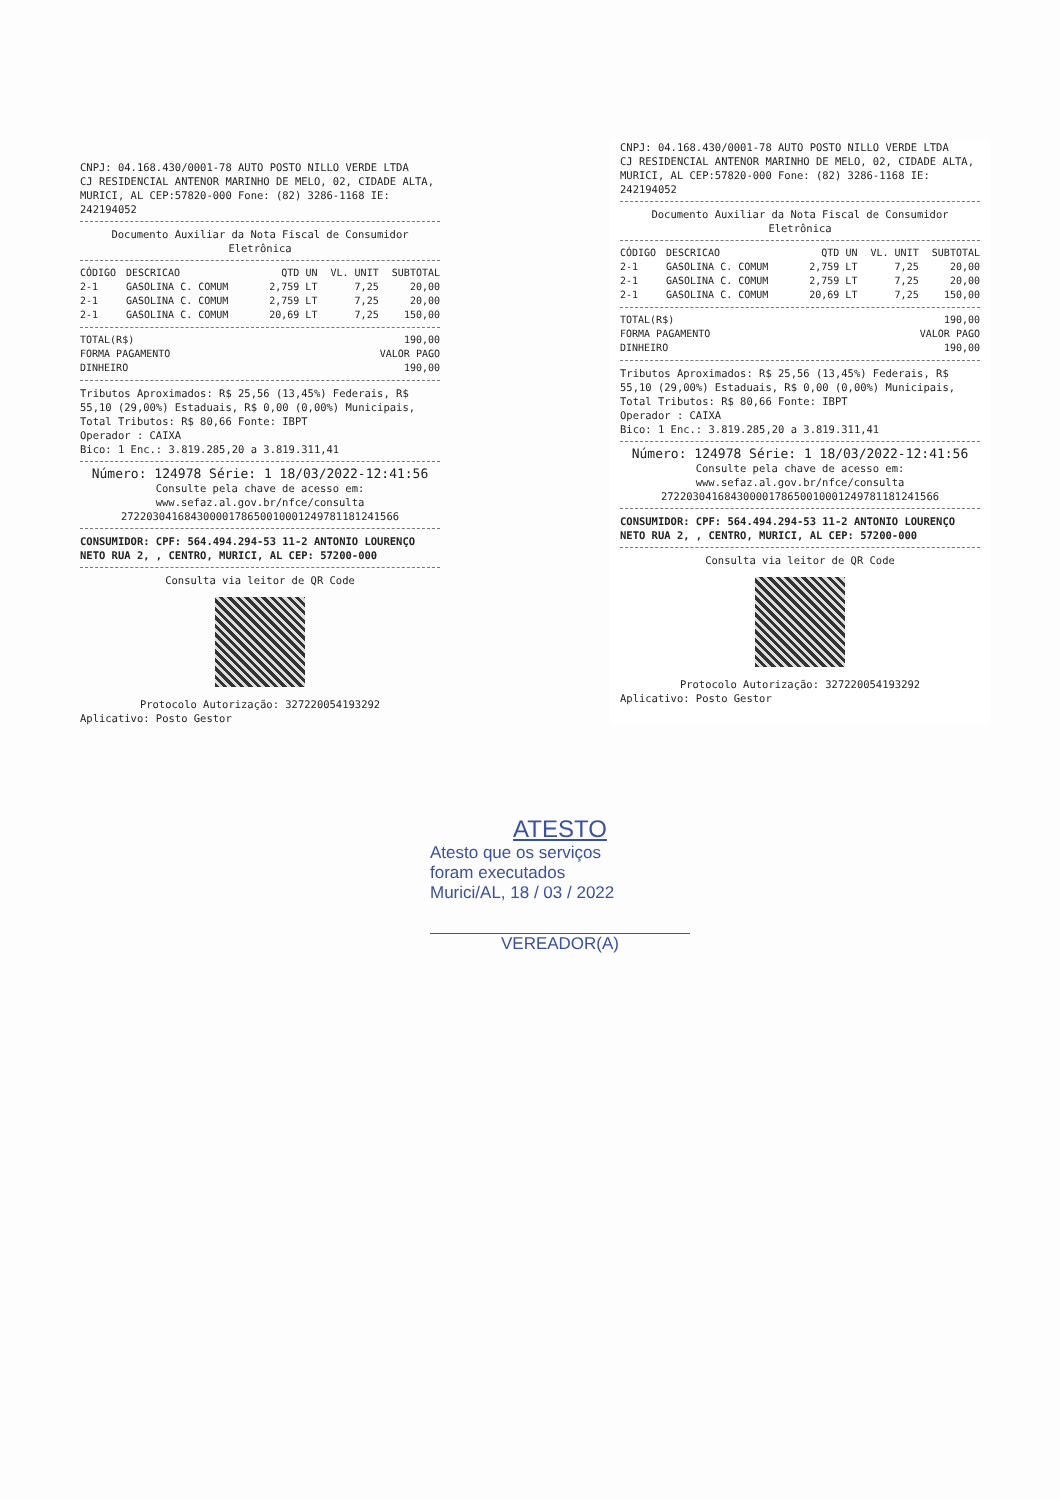CNPJ: 04.168.430/0001-78 AUTO POSTO NILLO VERDE LTDA
CJ RESIDENCIAL ANTENOR MARINHO DE MELO, 02, CIDADE ALTA,
MURICI, AL CEP:57820-000 Fone: (82) 3286-1168 IE: 242194052
Documento Auxiliar da Nota Fiscal de Consumidor Eletrônica
| CÓDIGO | DESCRICAO | QTD UN | VL. UNIT | SUBTOTAL |
| --- | --- | --- | --- | --- |
| 2-1 | GASOLINA C. COMUM | 2,759 LT | 7,25 | 20,00 |
| 2-1 | GASOLINA C. COMUM | 2,759 LT | 7,25 | 20,00 |
| 2-1 | GASOLINA C. COMUM | 20,69 LT | 7,25 | 150,00 |
| TOTAL(R$) | 190,00 |
| FORMA PAGAMENTO | VALOR PAGO |
| DINHEIRO | 190,00 |
Tributos Aproximados: R$ 25,56 (13,45%) Federais, R$ 55,10 (29,00%) Estaduais, R$ 0,00 (0,00%) Municipais, Total Tributos: R$ 80,66 Fonte: IBPT
Operador : CAIXA
Bico: 1 Enc.: 3.819.285,20 a 3.819.311,41
Número: 124978 Série: 1 18/03/2022-12:41:56
Consulte pela chave de acesso em:
www.sefaz.al.gov.br/nfce/consulta
27220304168430000178650010001249781181241566
CONSUMIDOR: CPF: 564.494.294-53 11-2 ANTONIO LOURENÇO NETO RUA 2, , CENTRO, MURICI, AL CEP: 57200-000
Consulta via leitor de QR Code
Protocolo Autorização: 327220054193292
Aplicativo: Posto Gestor
CNPJ: 04.168.430/0001-78 AUTO POSTO NILLO VERDE LTDA
CJ RESIDENCIAL ANTENOR MARINHO DE MELO, 02, CIDADE ALTA,
MURICI, AL CEP:57820-000 Fone: (82) 3286-1168 IE: 242194052
Documento Auxiliar da Nota Fiscal de Consumidor Eletrônica
| CÓDIGO | DESCRICAO | QTD UN | VL. UNIT | SUBTOTAL |
| --- | --- | --- | --- | --- |
| 2-1 | GASOLINA C. COMUM | 2,759 LT | 7,25 | 20,00 |
| 2-1 | GASOLINA C. COMUM | 2,759 LT | 7,25 | 20,00 |
| 2-1 | GASOLINA C. COMUM | 20,69 LT | 7,25 | 150,00 |
| TOTAL(R$) | 190,00 |
| FORMA PAGAMENTO | VALOR PAGO |
| DINHEIRO | 190,00 |
Tributos Aproximados: R$ 25,56 (13,45%) Federais, R$ 55,10 (29,00%) Estaduais, R$ 0,00 (0,00%) Municipais, Total Tributos: R$ 80,66 Fonte: IBPT
Operador : CAIXA
Bico: 1 Enc.: 3.819.285,20 a 3.819.311,41
Número: 124978 Série: 1 18/03/2022-12:41:56
Consulte pela chave de acesso em:
www.sefaz.al.gov.br/nfce/consulta
27220304168430000178650010001249781181241566
CONSUMIDOR: CPF: 564.494.294-53 11-2 ANTONIO LOURENÇO NETO RUA 2, , CENTRO, MURICI, AL CEP: 57200-000
Consulta via leitor de QR Code
Protocolo Autorização: 327220054193292
Aplicativo: Posto Gestor
ATESTO
Atesto que os serviços
foram executados
Murici/AL, 18 / 03 / 2022
VEREADOR(A)